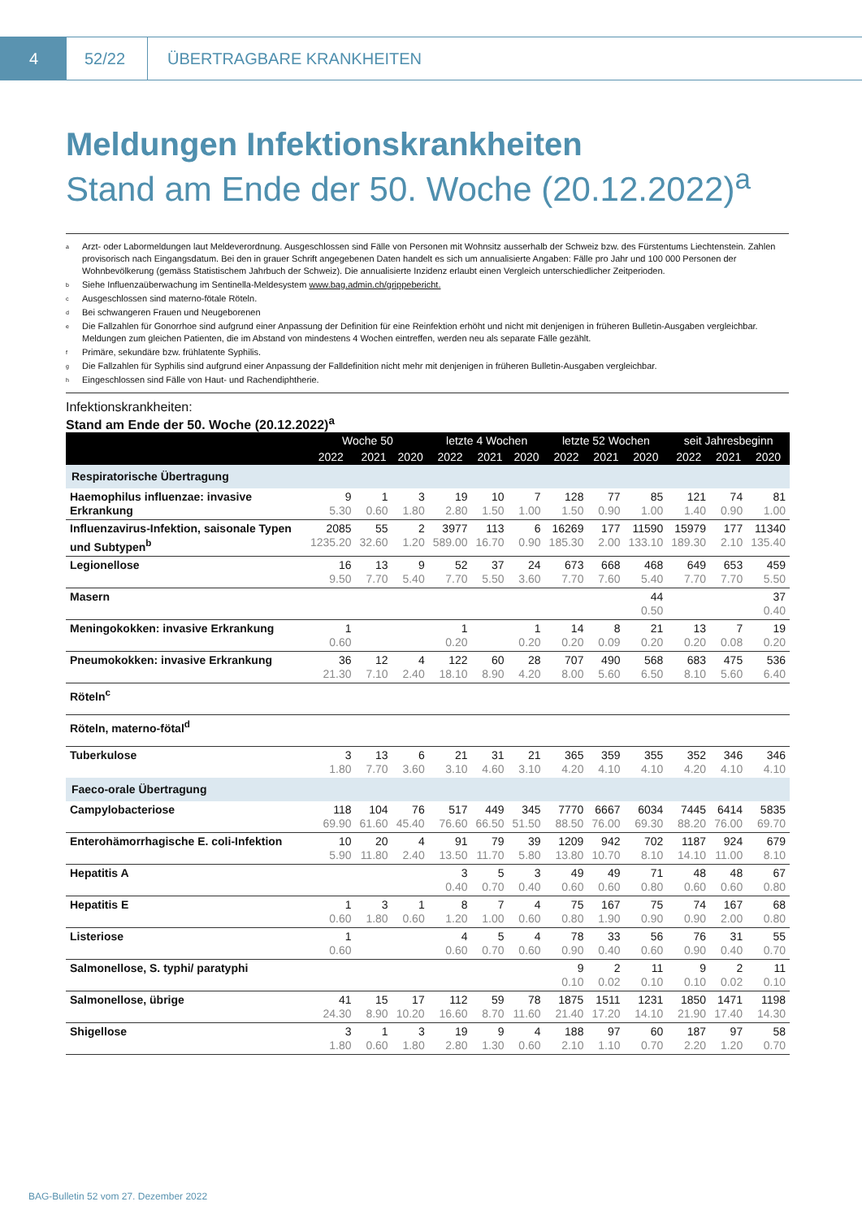4 52/22
ÜBERTRAGBARE KRANKHEITEN
Meldungen Infektionskrankheiten
Stand am Ende der 50. Woche (20.12.2022)<sup>a</sup>
<sup>a</sup> Arzt- oder Labormeldungen laut Meldeverordnung. Ausgeschlossen sind Fälle von Personen mit Wohnsitz ausserhalb der Schweiz bzw. des Fürstentums Liechtenstein. Zahlen provisorisch nach Eingangsdatum. Bei den in grauer Schrift angegebenen Daten handelt es sich um annualisierte Angaben: Fälle pro Jahr und 100 000 Personen der Wohnbevölkerung (gemäss Statistischem Jahrbuch der Schweiz). Die annualisierte Inzidenz erlaubt einen Vergleich unterschiedlicher Zeitperioden.
<sup>b</sup> Siehe Influenzaüberwachung im Sentinella-Meldesystem www.bag.admin.ch/grippebericht.
<sup>c</sup> Ausgeschlossen sind materno-fötale Röteln.
<sup>d</sup> Bei schwangeren Frauen und Neugeborenen
<sup>e</sup> Die Fallzahlen für Gonorrhoe sind aufgrund einer Anpassung der Definition für eine Reinfektion erhöht und nicht mit denjenigen in früheren Bulletin-Ausgaben vergleichbar. Meldungen zum gleichen Patienten, die im Abstand von mindestens 4 Wochen eintreffen, werden neu als separate Fälle gezählt.
<sup>f</sup> Primäre, sekundäre bzw. frühlatente Syphilis.
<sup>g</sup> Die Fallzahlen für Syphilis sind aufgrund einer Anpassung der Falldefinition nicht mehr mit denjenigen in früheren Bulletin-Ausgaben vergleichbar.
<sup>h</sup> Eingeschlossen sind Fälle von Haut- und Rachendiphtherie.
Infektionskrankheiten:
Stand am Ende der 50. Woche (20.12.2022)<sup>a</sup>
| | Woche 50 | | | letzte 4 Wochen | | | letzte 52 Wochen | | | seit Jahresbeginn | | |
| --- | --- | --- | --- | --- | --- | --- | --- | --- | --- | --- | --- | --- |
| | 2022 | 2021 | 2020 | 2022 | 2021 | 2020 | 2022 | 2021 | 2020 | 2022 | 2021 | 2020 |
| Respiratorische Übertragung | | | | | | | | | | | | |
| Haemophilus influenzae: invasive Erkrankung | 9 5.30 | 1 0.60 | 3 1.80 | 19 2.80 | 10 1.50 | 7 1.00 | 128 1.50 | 77 0.90 | 85 1.00 | 121 1.40 | 74 0.90 | 81 1.00 |
| Influenzavirus-Infektion, saisonale Typen und Subtypen<sup>b</sup> | 2085 1235.20 | 55 32.60 | 2 1.20 | 3977 589.00 | 113 16.70 | 6 0.90 | 16269 185.30 | 177 2.00 | 11590 133.10 | 15979 189.30 | 177 2.10 | 11340 135.40 |
| Legionellose | 16 9.50 | 13 7.70 | 9 5.40 | 52 7.70 | 37 5.50 | 24 3.60 | 673 7.70 | 668 7.60 | 468 5.40 | 649 7.70 | 653 7.70 | 459 5.50 |
| Masern | | | | | | | | | 44 0.50 | | | 37 0.40 |
| Meningokokken: invasive Erkrankung | 1 0.60 | | | 1 0.20 | | 1 0.20 | 14 0.20 | 8 0.09 | 21 0.20 | 13 0.20 | 7 0.08 | 19 0.20 |
| Pneumokokken: invasive Erkrankung | 36 21.30 | 12 7.10 | 4 2.40 | 122 18.10 | 60 8.90 | 28 4.20 | 707 8.00 | 490 5.60 | 568 6.50 | 683 8.10 | 475 5.60 | 536 6.40 |
| Röteln<sup>c</sup> | | | | | | | | | | | | |
| Röteln, materno-fötal<sup>d</sup> | | | | | | | | | | | | |
| Tuberkulose | 3 1.80 | 13 7.70 | 6 3.60 | 21 3.10 | 31 4.60 | 21 3.10 | 365 4.20 | 359 4.10 | 355 4.10 | 352 4.20 | 346 4.10 | 346 4.10 |
| Faeco-orale Übertragung | | | | | | | | | | | | |
| Campylobacteriose | 118 69.90 | 104 61.60 | 76 45.40 | 517 76.60 | 449 66.50 | 345 51.50 | 7770 88.50 | 6667 76.00 | 6034 69.30 | 7445 88.20 | 6414 76.00 | 5835 69.70 |
| Enterohämorrhagische E. coli-Infektion | 10 5.90 | 20 11.80 | 4 2.40 | 91 13.50 | 79 11.70 | 39 5.80 | 1209 13.80 | 942 10.70 | 702 8.10 | 1187 14.10 | 924 11.00 | 679 8.10 |
| Hepatitis A | | | | 3 0.40 | 5 0.70 | 3 0.40 | 49 0.60 | 49 0.60 | 71 0.80 | 48 0.60 | 48 0.60 | 67 0.80 |
| Hepatitis E | 1 0.60 | 3 1.80 | 1 0.60 | 8 1.20 | 7 1.00 | 4 0.60 | 75 0.80 | 167 1.90 | 75 0.90 | 74 0.90 | 167 2.00 | 68 0.80 |
| Listeriose | 1 0.60 | | | 4 0.60 | 5 0.70 | 4 0.60 | 78 0.90 | 33 0.40 | 56 0.60 | 76 0.90 | 31 0.40 | 55 0.70 |
| Salmonellose, S. typhi/ paratyphi | | | | | | | 9 0.10 | 2 0.02 | 11 0.10 | 9 0.10 | 2 0.02 | 11 0.10 |
| Salmonellose, übrige | 41 24.30 | 15 8.90 | 17 10.20 | 112 16.60 | 59 8.70 | 78 11.60 | 1875 21.40 | 1511 17.20 | 1231 14.10 | 1850 21.90 | 1471 17.40 | 1198 14.30 |
| Shigellose | 3 1.80 | 1 0.60 | 3 1.80 | 19 2.80 | 9 1.30 | 4 0.60 | 188 2.10 | 97 1.10 | 60 0.70 | 187 2.20 | 97 1.20 | 58 0.70 |
BAG-Bulletin 52 vom 27. Dezember 2022